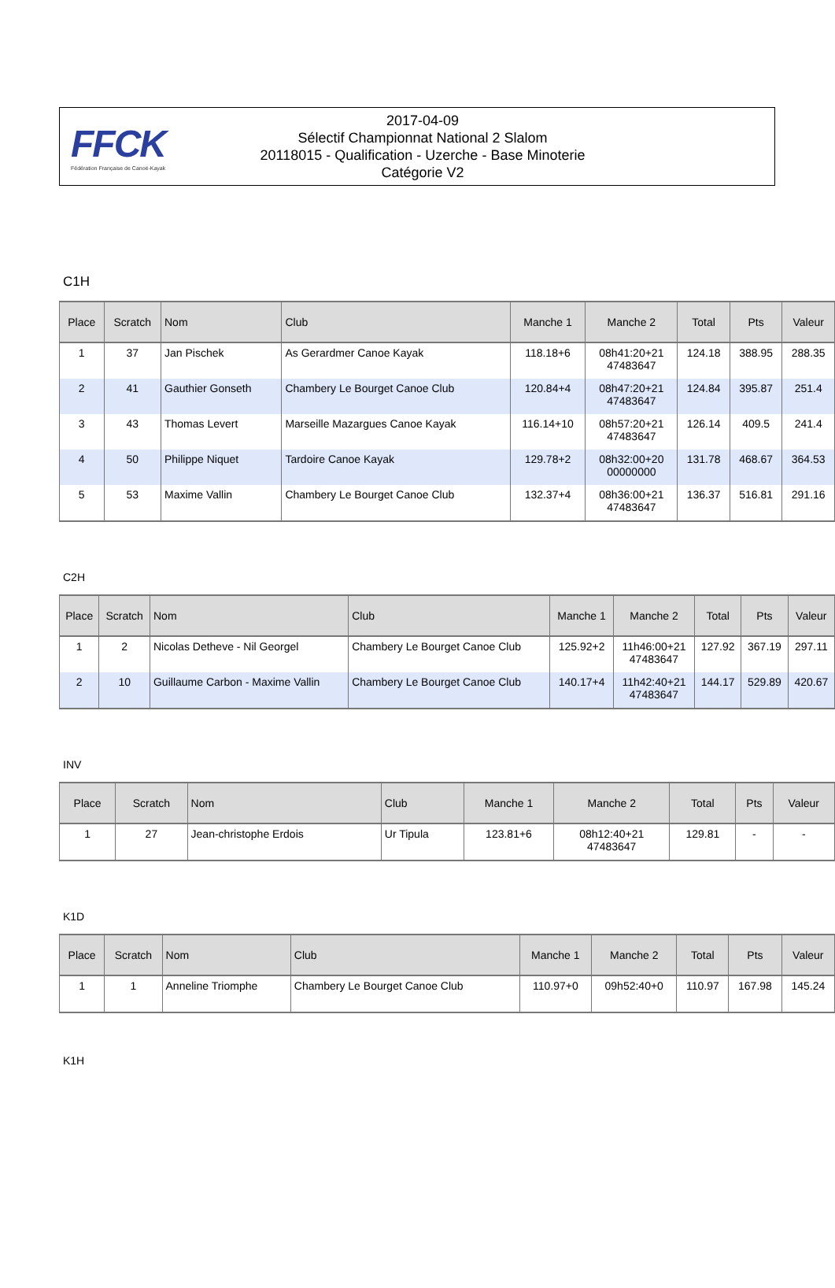FFCK
Fédération Française de Canoë-Kayak
2017-04-09
Sélectif Championnat National 2 Slalom
20118015 - Qualification - Uzerche - Base Minoterie
Catégorie V2
C1H
| Place | Scratch | Nom | Club | Manche 1 | Manche 2 | Total | Pts | Valeur |
| --- | --- | --- | --- | --- | --- | --- | --- | --- |
| 1 | 37 | Jan Pischek | As Gerardmer Canoe Kayak | 118.18+6 | 08h41:20+21 47483647 | 124.18 | 388.95 | 288.35 |
| 2 | 41 | Gauthier Gonseth | Chambery Le Bourget Canoe Club | 120.84+4 | 08h47:20+21 47483647 | 124.84 | 395.87 | 251.4 |
| 3 | 43 | Thomas Levert | Marseille Mazargues Canoe Kayak | 116.14+10 | 08h57:20+21 47483647 | 126.14 | 409.5 | 241.4 |
| 4 | 50 | Philippe Niquet | Tardoire Canoe Kayak | 129.78+2 | 08h32:00+20 00000000 | 131.78 | 468.67 | 364.53 |
| 5 | 53 | Maxime Vallin | Chambery Le Bourget Canoe Club | 132.37+4 | 08h36:00+21 47483647 | 136.37 | 516.81 | 291.16 |
C2H
| Place | Scratch | Nom | Club | Manche 1 | Manche 2 | Total | Pts | Valeur |
| --- | --- | --- | --- | --- | --- | --- | --- | --- |
| 1 | 2 | Nicolas Detheve - Nil Georgel | Chambery Le Bourget Canoe Club | 125.92+2 | 11h46:00+21 47483647 | 127.92 | 367.19 | 297.11 |
| 2 | 10 | Guillaume Carbon - Maxime Vallin | Chambery Le Bourget Canoe Club | 140.17+4 | 11h42:40+21 47483647 | 144.17 | 529.89 | 420.67 |
INV
| Place | Scratch | Nom | Club | Manche 1 | Manche 2 | Total | Pts | Valeur |
| --- | --- | --- | --- | --- | --- | --- | --- | --- |
| 1 | 27 | Jean-christophe Erdois | Ur Tipula | 123.81+6 | 08h12:40+21 47483647 | 129.81 | - | - |
K1D
| Place | Scratch | Nom | Club | Manche 1 | Manche 2 | Total | Pts | Valeur |
| --- | --- | --- | --- | --- | --- | --- | --- | --- |
| 1 | 1 | Anneline Triomphe | Chambery Le Bourget Canoe Club | 110.97+0 | 09h52:40+0 | 110.97 | 167.98 | 145.24 |
K1H